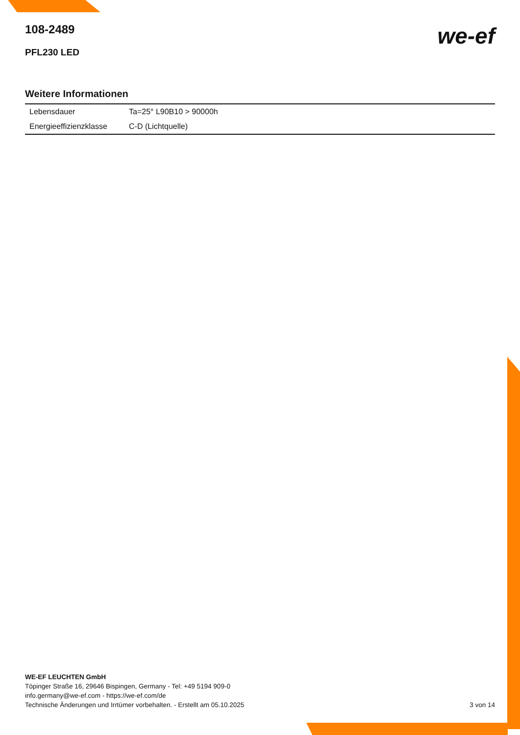108-2489
we-ef
PFL230 LED
Weitere Informationen
| Lebensdauer | Ta=25° L90B10 > 90000h |
| Energieeffizienzklasse | C-D (Lichtquelle) |
WE-EF LEUCHTEN GmbH
Töpinger Straße 16, 29646 Bispingen, Germany - Tel: +49 5194 909-0
info.germany@we-ef.com - https://we-ef.com/de
Technische Änderungen und Irrtümer vorbehalten. - Erstellt am 05.10.2025 3 von 14